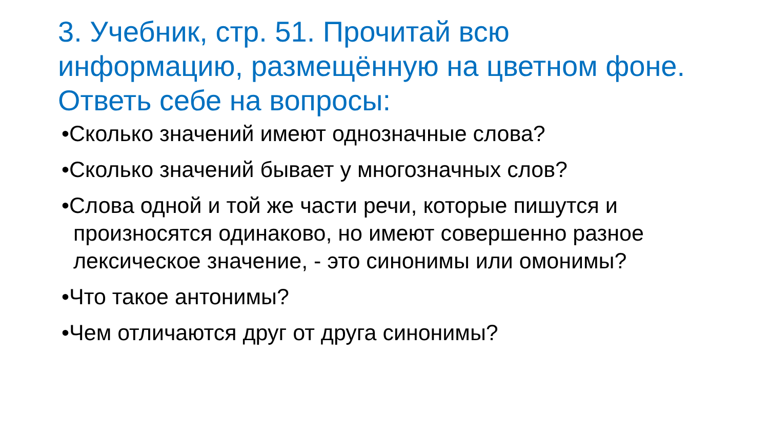3. Учебник, стр. 51. Прочитай всю информацию, размещённую на цветном фоне. Ответь себе на вопросы:
•Сколько значений имеют однозначные слова?
•Сколько значений бывает у многозначных слов?
•Слова одной и той же части речи, которые пишутся и произносятся одинаково, но имеют совершенно разное лексическое значение, - это синонимы или омонимы?
•Что такое антонимы?
•Чем отличаются друг от друга синонимы?